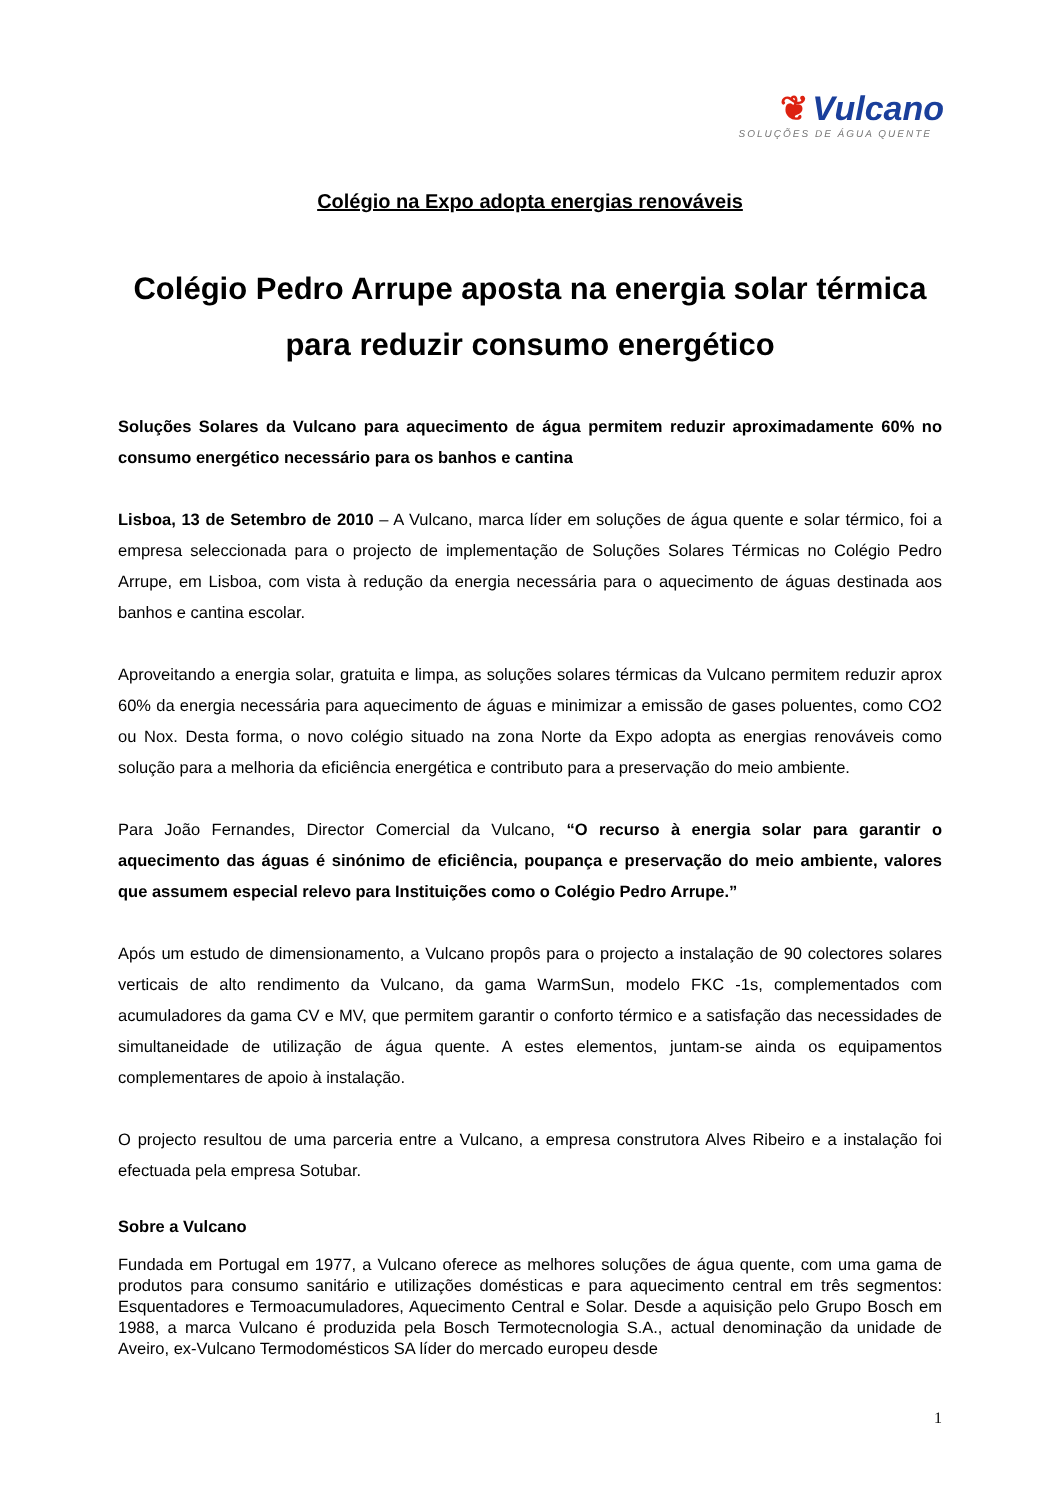❦ Vulcano
SOLUÇÕES DE ÁGUA QUENTE
Colégio na Expo adopta energias renováveis
Colégio Pedro Arrupe aposta na energia solar térmica para reduzir consumo energético
Soluções Solares da Vulcano para aquecimento de água permitem reduzir aproximadamente 60% no consumo energético necessário para os banhos e cantina
Lisboa, 13 de Setembro de 2010 – A Vulcano, marca líder em soluções de água quente e solar térmico, foi a empresa seleccionada para o projecto de implementação de Soluções Solares Térmicas no Colégio Pedro Arrupe, em Lisboa, com vista à redução da energia necessária para o aquecimento de águas destinada aos banhos e cantina escolar.
Aproveitando a energia solar, gratuita e limpa, as soluções solares térmicas da Vulcano permitem reduzir aprox 60% da energia necessária para aquecimento de águas e minimizar a emissão de gases poluentes, como CO2 ou Nox. Desta forma, o novo colégio situado na zona Norte da Expo adopta as energias renováveis como solução para a melhoria da eficiência energética e contributo para a preservação do meio ambiente.
Para João Fernandes, Director Comercial da Vulcano, “O recurso à energia solar para garantir o aquecimento das águas é sinónimo de eficiência, poupança e preservação do meio ambiente, valores que assumem especial relevo para Instituições como o Colégio Pedro Arrupe.”
Após um estudo de dimensionamento, a Vulcano propôs para o projecto a instalação de 90 colectores solares verticais de alto rendimento da Vulcano, da gama WarmSun, modelo FKC -1s, complementados com acumuladores da gama CV e MV, que permitem garantir o conforto térmico e a satisfação das necessidades de simultaneidade de utilização de água quente. A estes elementos, juntam-se ainda os equipamentos complementares de apoio à instalação.
O projecto resultou de uma parceria entre a Vulcano, a empresa construtora Alves Ribeiro e a instalação foi efectuada pela empresa Sotubar.
Sobre a Vulcano
Fundada em Portugal em 1977, a Vulcano oferece as melhores soluções de água quente, com uma gama de produtos para consumo sanitário e utilizações domésticas e para aquecimento central em três segmentos: Esquentadores e Termoacumuladores, Aquecimento Central e Solar. Desde a aquisição pelo Grupo Bosch em 1988, a marca Vulcano é produzida pela Bosch Termotecnologia S.A., actual denominação da unidade de Aveiro, ex-Vulcano Termodomésticos SA líder do mercado europeu desde
1